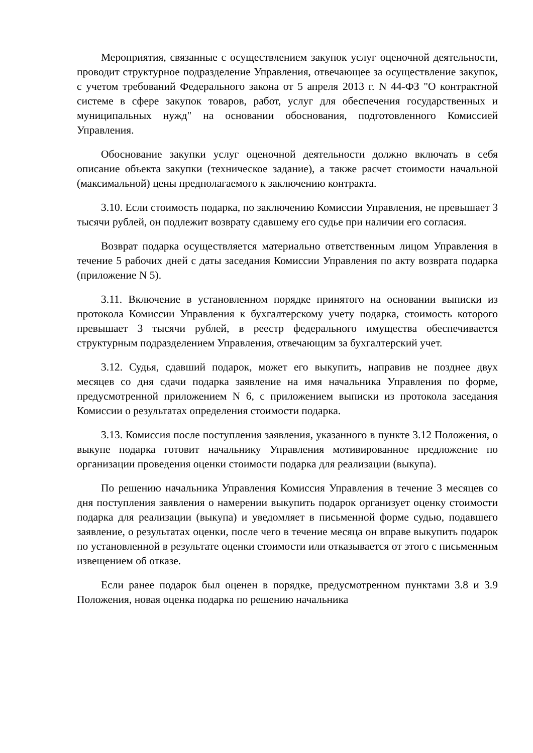Мероприятия, связанные с осуществлением закупок услуг оценочной деятельности, проводит структурное подразделение Управления, отвечающее за осуществление закупок, с учетом требований Федерального закона от 5 апреля 2013 г. N 44-ФЗ "О контрактной системе в сфере закупок товаров, работ, услуг для обеспечения государственных и муниципальных нужд" на основании обоснования, подготовленного Комиссией Управления.
Обоснование закупки услуг оценочной деятельности должно включать в себя описание объекта закупки (техническое задание), а также расчет стоимости начальной (максимальной) цены предполагаемого к заключению контракта.
3.10. Если стоимость подарка, по заключению Комиссии Управления, не превышает 3 тысячи рублей, он подлежит возврату сдавшему его судье при наличии его согласия.
Возврат подарка осуществляется материально ответственным лицом Управления в течение 5 рабочих дней с даты заседания Комиссии Управления по акту возврата подарка (приложение N 5).
3.11. Включение в установленном порядке принятого на основании выписки из протокола Комиссии Управления к бухгалтерскому учету подарка, стоимость которого превышает 3 тысячи рублей, в реестр федерального имущества обеспечивается структурным подразделением Управления, отвечающим за бухгалтерский учет.
3.12. Судья, сдавший подарок, может его выкупить, направив не позднее двух месяцев со дня сдачи подарка заявление на имя начальника Управления по форме, предусмотренной приложением N 6, с приложением выписки из протокола заседания Комиссии о результатах определения стоимости подарка.
3.13. Комиссия после поступления заявления, указанного в пункте 3.12 Положения, о выкупе подарка готовит начальнику Управления мотивированное предложение по организации проведения оценки стоимости подарка для реализации (выкупа).
По решению начальника Управления Комиссия Управления в течение 3 месяцев со дня поступления заявления о намерении выкупить подарок организует оценку стоимости подарка для реализации (выкупа) и уведомляет в письменной форме судью, подавшего заявление, о результатах оценки, после чего в течение месяца он вправе выкупить подарок по установленной в результате оценки стоимости или отказывается от этого с письменным извещением об отказе.
Если ранее подарок был оценен в порядке, предусмотренном пунктами 3.8 и 3.9 Положения, новая оценка подарка по решению начальника